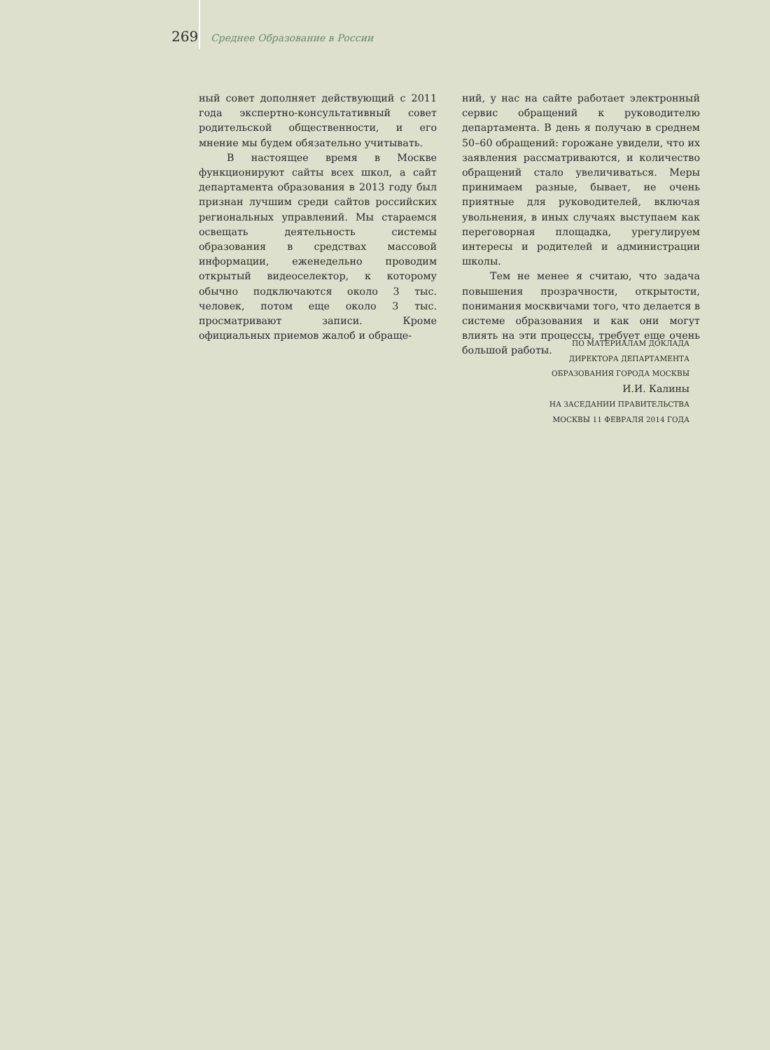269 Среднее Образование в России
ный совет дополняет действующий с 2011 года экспертно-консультативный совет родительской общественности, и его мнение мы будем обязательно учитывать.
В настоящее время в Москве функционируют сайты всех школ, а сайт департамента образования в 2013 году был признан лучшим среди сайтов российских региональных управлений. Мы стараемся освещать деятельность системы образования в средствах массовой информации, еженедельно проводим открытый видеоселектор, к которому обычно подключаются около 3 тыс. человек, потом еще около 3 тыс. просматривают записи. Кроме официальных приемов жалоб и обраще-
ний, у нас на сайте работает электронный сервис обращений к руководителю департамента. В день я получаю в среднем 50–60 обращений: горожане увидели, что их заявления рассматриваются, и количество обращений стало увеличиваться. Меры принимаем разные, бывает, не очень приятные для руководителей, включая увольнения, в иных случаях выступаем как переговорная площадка, урегулируем интересы и родителей и администрации школы.
Тем не менее я считаю, что задача повышения прозрачности, открытости, понимания москвичами того, что делается в системе образования и как они могут влиять на эти процессы, требует еще очень большой работы.
ПО МАТЕРИАЛАМ ДОКЛАДА
ДИРЕКТОРА ДЕПАРТАМЕНТА
ОБРАЗОВАНИЯ ГОРОДА МОСКВЫ
И.И. Калины
НА ЗАСЕДАНИИ ПРАВИТЕЛЬСТВА
МОСКВЫ 11 ФЕВРАЛЯ 2014 ГОДА